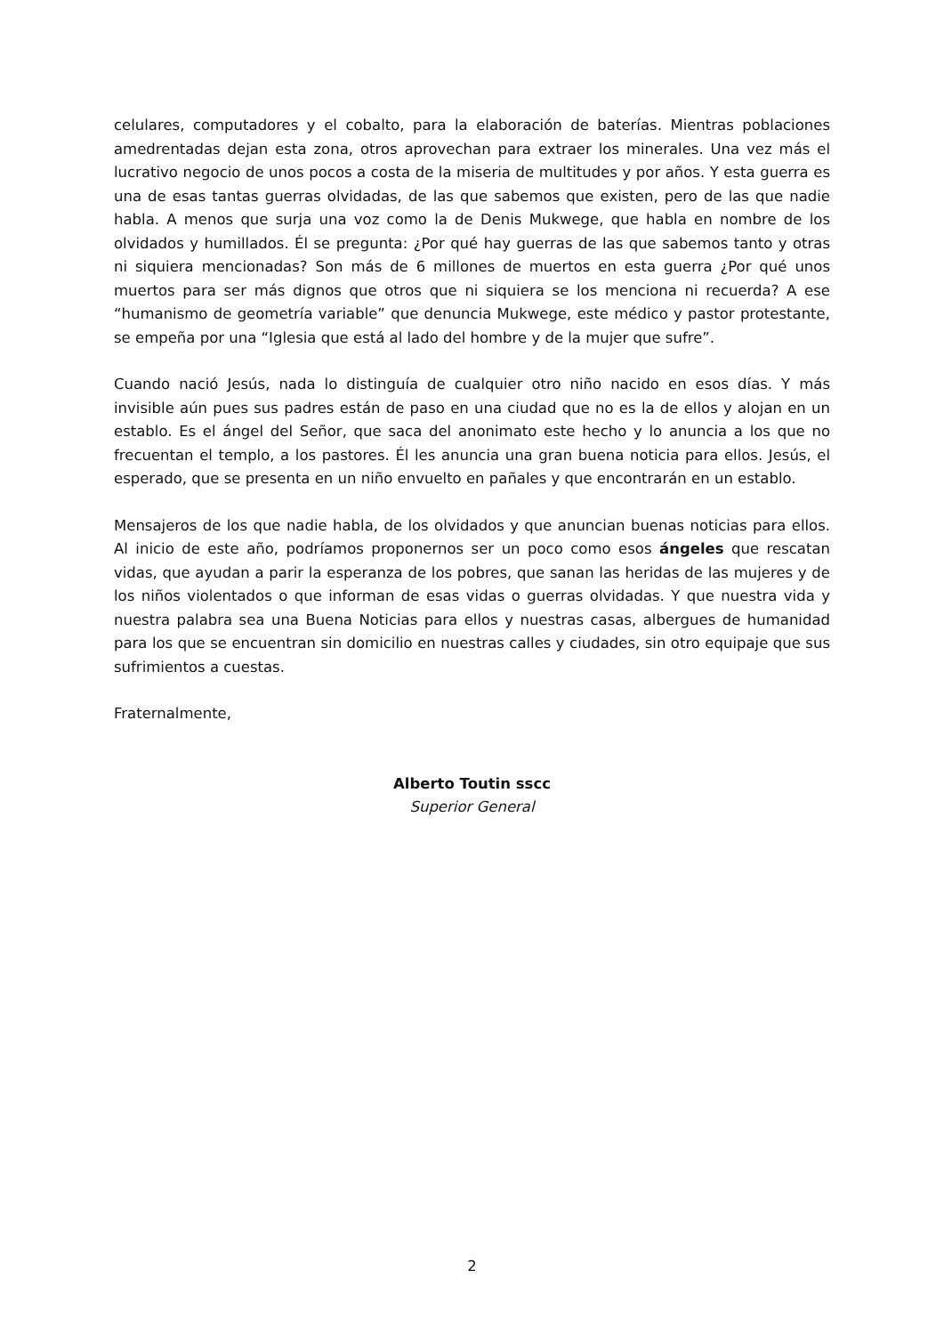celulares, computadores y el cobalto, para la elaboración de baterías. Mientras poblaciones amedrentadas dejan esta zona, otros aprovechan para extraer los minerales. Una vez más el lucrativo negocio de unos pocos a costa de la miseria de multitudes y por años. Y esta guerra es una de esas tantas guerras olvidadas, de las que sabemos que existen, pero de las que nadie habla. A menos que surja una voz como la de Denis Mukwege, que habla en nombre de los olvidados y humillados. Él se pregunta: ¿Por qué hay guerras de las que sabemos tanto y otras ni siquiera mencionadas? Son más de 6 millones de muertos en esta guerra ¿Por qué unos muertos para ser más dignos que otros que ni siquiera se los menciona ni recuerda? A ese “humanismo de geometría variable” que denuncia Mukwege, este médico y pastor protestante, se empeña por una “Iglesia que está al lado del hombre y de la mujer que sufre”.
Cuando nació Jesús, nada lo distinguía de cualquier otro niño nacido en esos días. Y más invisible aún pues sus padres están de paso en una ciudad que no es la de ellos y alojan en un establo. Es el ángel del Señor, que saca del anonimato este hecho y lo anuncia a los que no frecuentan el templo, a los pastores. Él les anuncia una gran buena noticia para ellos. Jesús, el esperado, que se presenta en un niño envuelto en pañales y que encontrarán en un establo.
Mensajeros de los que nadie habla, de los olvidados y que anuncian buenas noticias para ellos. Al inicio de este año, podríamos proponernos ser un poco como esos ángeles que rescatan vidas, que ayudan a parir la esperanza de los pobres, que sanan las heridas de las mujeres y de los niños violentados o que informan de esas vidas o guerras olvidadas. Y que nuestra vida y nuestra palabra sea una Buena Noticias para ellos y nuestras casas, albergues de humanidad para los que se encuentran sin domicilio en nuestras calles y ciudades, sin otro equipaje que sus sufrimientos a cuestas.
Fraternalmente,
Alberto Toutin sscc
Superior General
2